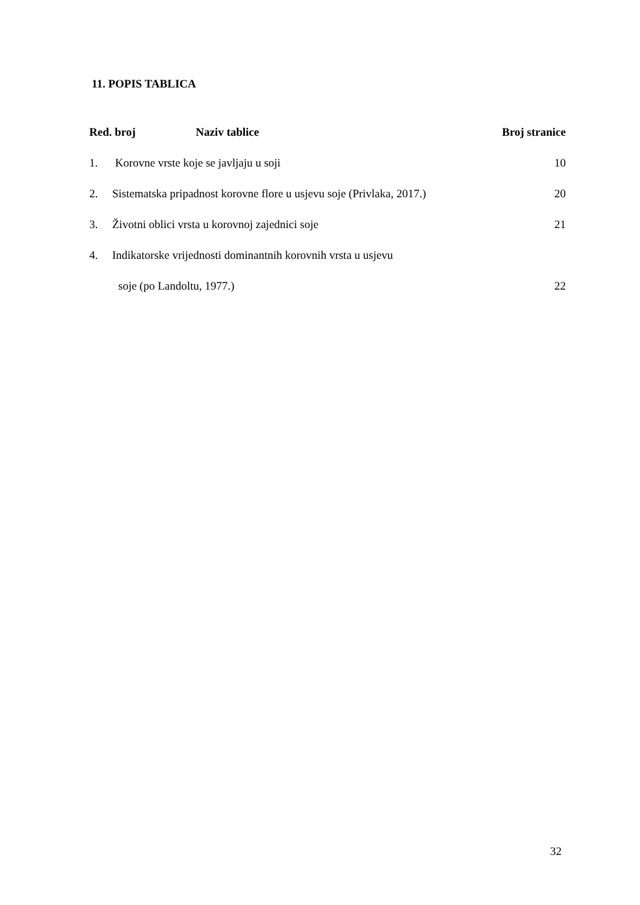11. POPIS TABLICA
| Red. broj Naziv tablice | | Broj stranice |
| --- | --- | --- |
| 1. | Korovne vrste koje se javljaju u soji | 10 |
| 2. | Sistematska pripadnost korovne flore u usjevu soje (Privlaka, 2017.) | 20 |
| 3. | Životni oblici vrsta u korovnoj zajednici soje | 21 |
| 4. | Indikatorske vrijednosti dominantnih korovnih vrsta u usjevu | |
| | soje (po Landoltu, 1977.) | 22 |
32